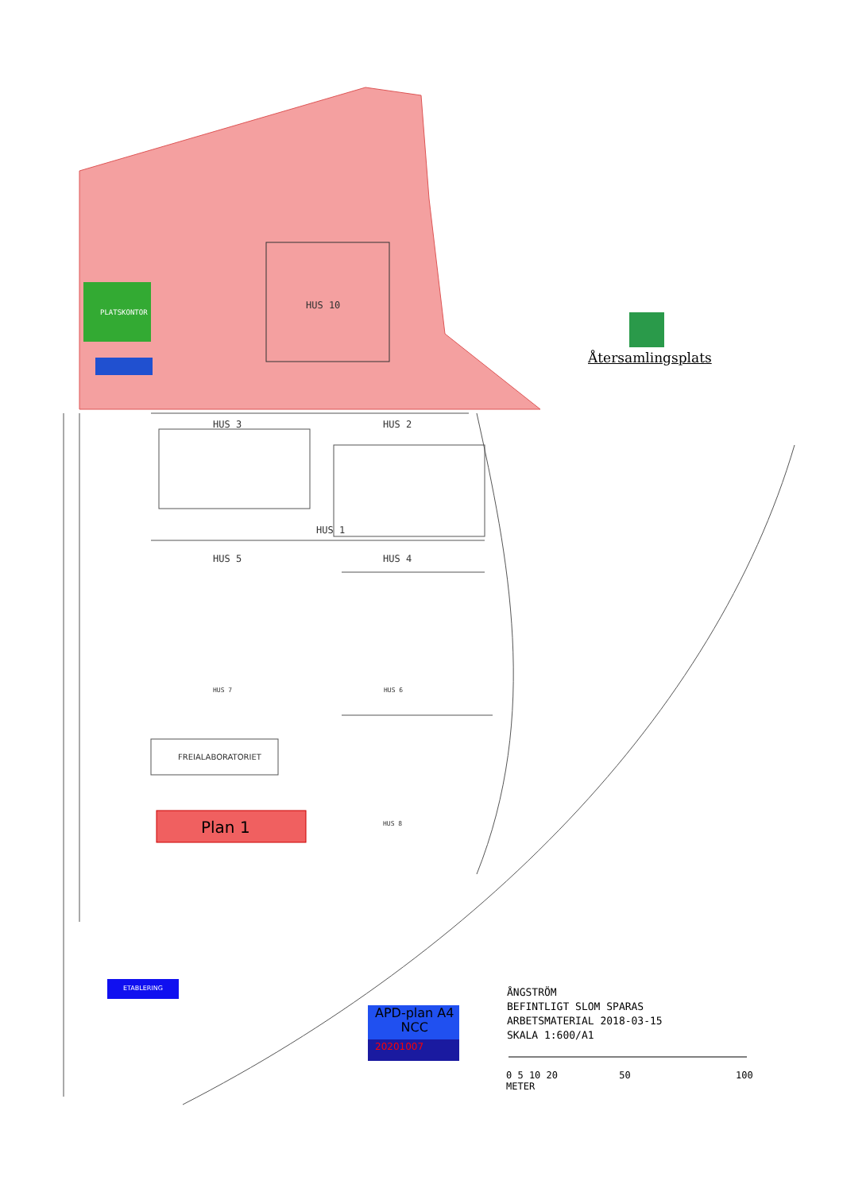HUS 10
PLATSKONTOR
HUS 3 HUS 2
HUS 1
HUS 5 HUS 4
HUS 7 HUS 6
HUS 8
FREIALABORATORIET
Plan 1
ETABLERING
APD-plan A4
NCC
20201007
Återsamlingsplats
ÅNGSTRÖM
BEFINTLIGT SLOM SPARAS
ARBETSMATERIAL 2018-03-15
SKALA 1:600/A1
0 5 10 20 50 100
METER